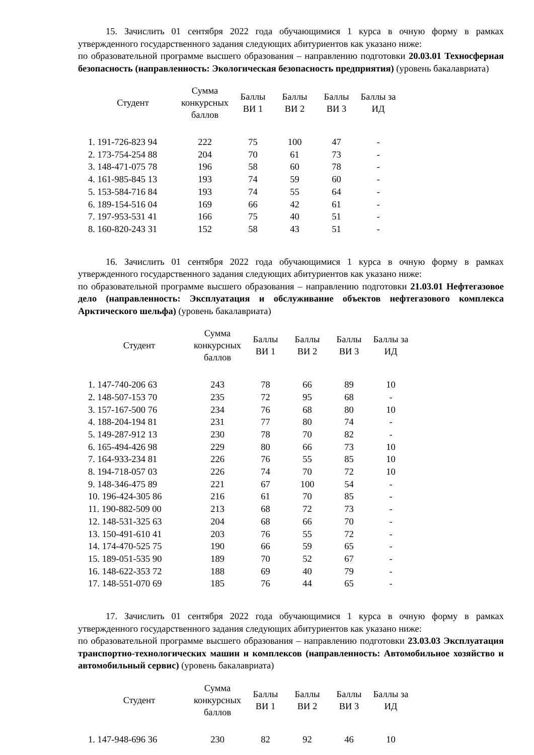15. Зачислить 01 сентября 2022 года обучающимися 1 курса в очную форму в рамках утвержденного государственного задания следующих абитуриентов как указано ниже:
по образовательной программе высшего образования – направлению подготовки 20.03.01 Техносферная безопасность (направленность: Экологическая безопасность предприятия) (уровень бакалавриата)
| Студент | Сумма конкурсных баллов | Баллы ВИ 1 | Баллы ВИ 2 | Баллы ВИ 3 | Баллы за ИД |
| --- | --- | --- | --- | --- | --- |
| 1. 191-726-823 94 | 222 | 75 | 100 | 47 | - |
| 2. 173-754-254 88 | 204 | 70 | 61 | 73 | - |
| 3. 148-471-075 78 | 196 | 58 | 60 | 78 | - |
| 4. 161-985-845 13 | 193 | 74 | 59 | 60 | - |
| 5. 153-584-716 84 | 193 | 74 | 55 | 64 | - |
| 6. 189-154-516 04 | 169 | 66 | 42 | 61 | - |
| 7. 197-953-531 41 | 166 | 75 | 40 | 51 | - |
| 8. 160-820-243 31 | 152 | 58 | 43 | 51 | - |
16. Зачислить 01 сентября 2022 года обучающимися 1 курса в очную форму в рамках утвержденного государственного задания следующих абитуриентов как указано ниже:
по образовательной программе высшего образования – направлению подготовки 21.03.01 Нефтегазовое дело (направленность: Эксплуатация и обслуживание объектов нефтегазового комплекса Арктического шельфа) (уровень бакалавриата)
| Студент | Сумма конкурсных баллов | Баллы ВИ 1 | Баллы ВИ 2 | Баллы ВИ 3 | Баллы за ИД |
| --- | --- | --- | --- | --- | --- |
| 1. 147-740-206 63 | 243 | 78 | 66 | 89 | 10 |
| 2. 148-507-153 70 | 235 | 72 | 95 | 68 | - |
| 3. 157-167-500 76 | 234 | 76 | 68 | 80 | 10 |
| 4. 188-204-194 81 | 231 | 77 | 80 | 74 | - |
| 5. 149-287-912 13 | 230 | 78 | 70 | 82 | - |
| 6. 165-494-426 98 | 229 | 80 | 66 | 73 | 10 |
| 7. 164-933-234 81 | 226 | 76 | 55 | 85 | 10 |
| 8. 194-718-057 03 | 226 | 74 | 70 | 72 | 10 |
| 9. 148-346-475 89 | 221 | 67 | 100 | 54 | - |
| 10. 196-424-305 86 | 216 | 61 | 70 | 85 | - |
| 11. 190-882-509 00 | 213 | 68 | 72 | 73 | - |
| 12. 148-531-325 63 | 204 | 68 | 66 | 70 | - |
| 13. 150-491-610 41 | 203 | 76 | 55 | 72 | - |
| 14. 174-470-525 75 | 190 | 66 | 59 | 65 | - |
| 15. 189-051-535 90 | 189 | 70 | 52 | 67 | - |
| 16. 148-622-353 72 | 188 | 69 | 40 | 79 | - |
| 17. 148-551-070 69 | 185 | 76 | 44 | 65 | - |
17. Зачислить 01 сентября 2022 года обучающимися 1 курса в очную форму в рамках утвержденного государственного задания следующих абитуриентов как указано ниже:
по образовательной программе высшего образования – направлению подготовки 23.03.03 Эксплуатация транспортно-технологических машин и комплексов (направленность: Автомобильное хозяйство и автомобильный сервис) (уровень бакалавриата)
| Студент | Сумма конкурсных баллов | Баллы ВИ 1 | Баллы ВИ 2 | Баллы ВИ 3 | Баллы за ИД |
| --- | --- | --- | --- | --- | --- |
| 1. 147-948-696 36 | 230 | 82 | 92 | 46 | 10 |